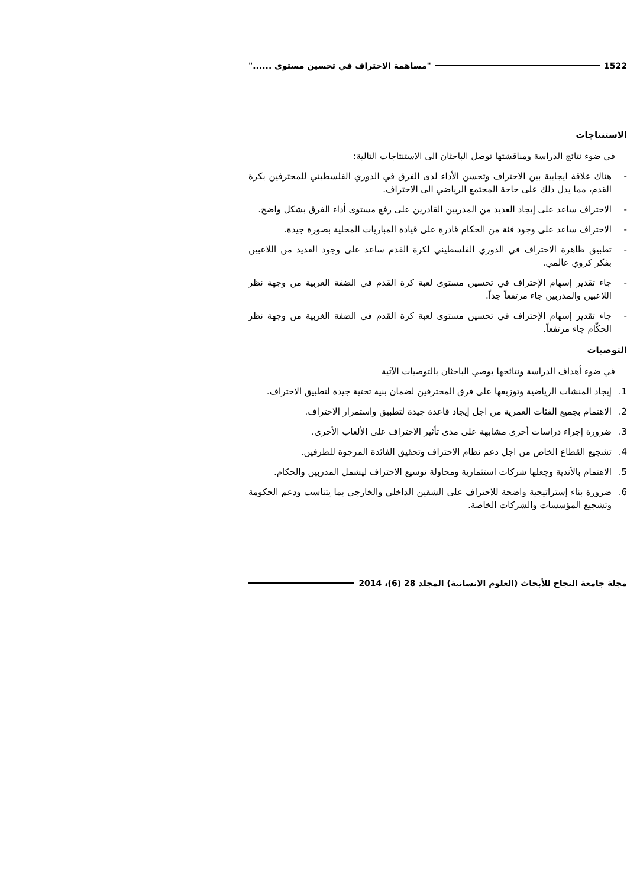1522 "مساهمة الاحتراف في تحسين مستوى ......"
الاستنتاجات
في ضوء نتائج الدراسة ومناقشتها توصل الباحثان الى الاستنتاجات التالية:
- هناك علاقة ايجابية بين الاحتراف وتحسن الأداء لدى الفرق في الدوري الفلسطيني للمحترفين بكرة القدم، مما يدل ذلك على حاجة المجتمع الرياضي الى الاحتراف.
- الاحتراف ساعد على إيجاد العديد من المدربين القادرين على رفع مستوى أداء الفرق بشكل واضح.
- الاحتراف ساعد على وجود فئة من الحكام قادرة على قيادة المباريات المحلية بصورة جيدة.
- تطبيق ظاهرة الاحتراف في الدوري الفلسطيني لكرة القدم ساعد على وجود العديد من اللاعبين بفكر كروي عالمي.
- جاء تقدير إسهام الإحتراف في تحسين مستوى لعبة كرة القدم في الضفة الغربية من وجهة نظر اللاعبين والمدربين جاء مرتفعاً جداً.
- جاء تقدير إسهام الإحتراف في تحسين مستوى لعبة كرة القدم في الضفة الغربية من وجهة نظر الحكّام جاء مرتفعاً.
التوصيات
في ضوء أهداف الدراسة ونتائجها يوصي الباحثان بالتوصيات الآتية
1. إيجاد المنشات الرياضية وتوزيعها على فرق المحترفين لضمان بنية تحتية جيدة لتطبيق الاحتراف.
2. الاهتمام بجميع الفئات العمرية من اجل إيجاد قاعدة جيدة لتطبيق واستمرار الاحتراف.
3. ضرورة إجراء دراسات أخرى مشابهة على مدى تأثير الاحتراف على الألعاب الأخرى.
4. تشجيع القطاع الخاص من اجل دعم نظام الاحتراف وتحقيق الفائدة المرجوة للطرفين.
5. الاهتمام بالأندية وجعلها شركات استثمارية ومحاولة توسيع الاحتراف ليشمل المدربين والحكام.
6. ضرورة بناء إستراتيجية واضحة للاحتراف على الشقين الداخلي والخارجي بما يتناسب ودعم الحكومة وتشجيع المؤسسات والشركات الخاصة.
مجلة جامعة النجاح للأبحاث (العلوم الانسانية) المجلد 28 (6)، 2014